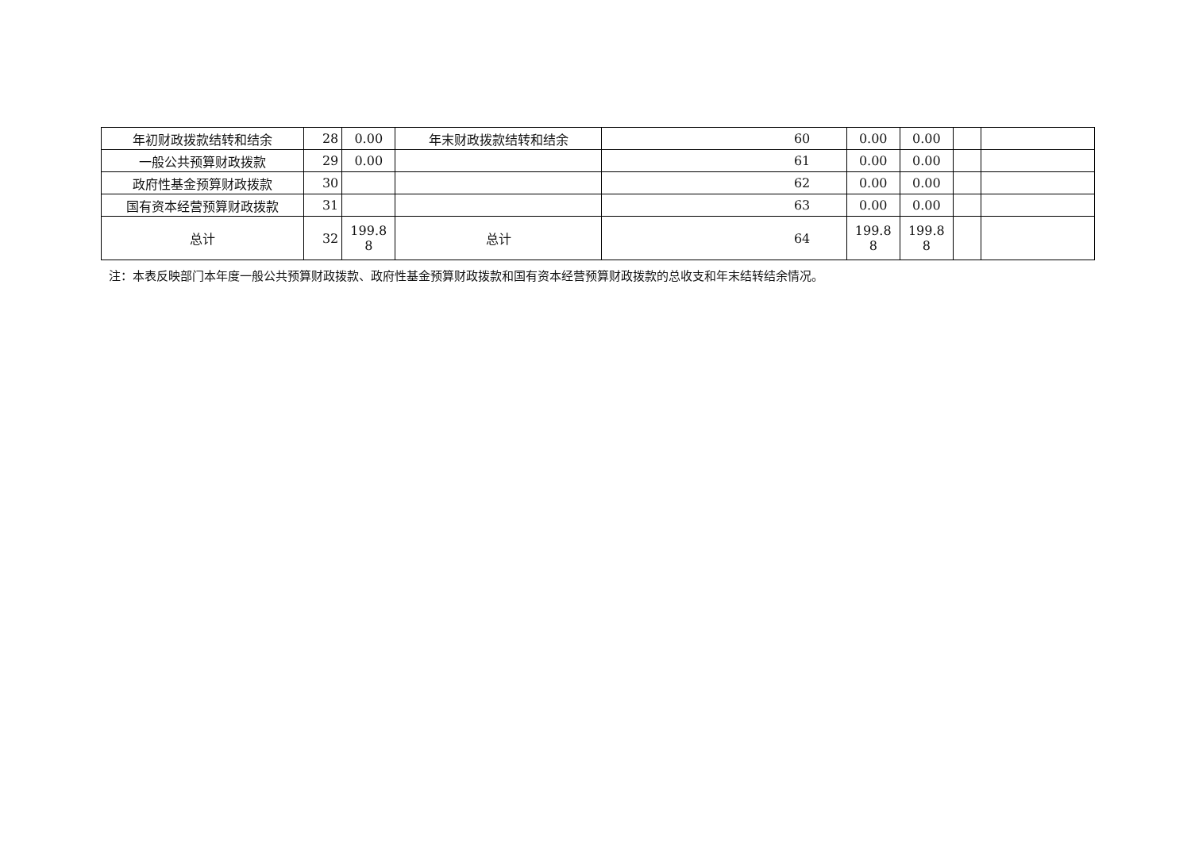| 年初财政拨款结转和结余 | 28 | 0.00 | 年末财政拨款结转和结余 | 60 | 0.00 | 0.00 | | |
| 一般公共预算财政拨款 | 29 | 0.00 | | 61 | 0.00 | 0.00 | | |
| 政府性基金预算财政拨款 | 30 | | | 62 | 0.00 | 0.00 | | |
| 国有资本经营预算财政拨款 | 31 | | | 63 | 0.00 | 0.00 | | |
| 总计 | 32 | 199.8 8 | 总计 | 64 | 199.8 8 | 199.8 8 | | |
注：本表反映部门本年度一般公共预算财政拨款、政府性基金预算财政拨款和国有资本经营预算财政拨款的总收支和年末结转结余情况。